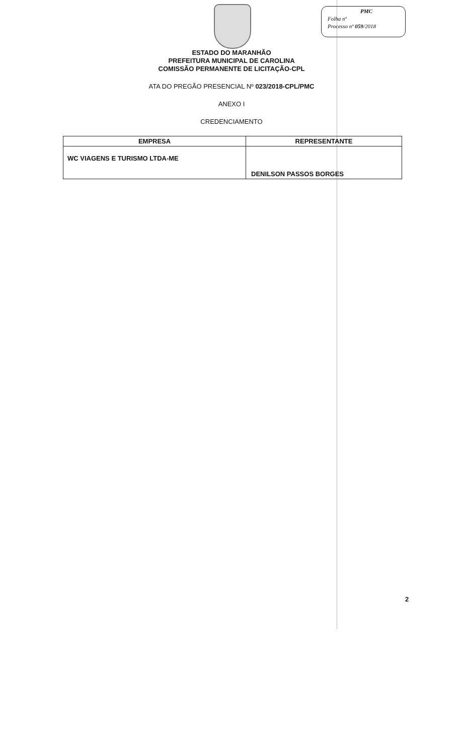PMC
Folha nº
Processo nº 059/2018
ESTADO DO MARANHÃO
PREFEITURA MUNICIPAL DE CAROLINA
COMISSÃO PERMANENTE DE LICITAÇÃO-CPL
ATA DO PREGÃO PRESENCIAL Nº 023/2018-CPL/PMC
ANEXO I
CREDENCIAMENTO
| EMPRESA | REPRESENTANTE |
| --- | --- |
| WC VIAGENS E TURISMO LTDA-ME | DENILSON PASSOS BORGES |
2